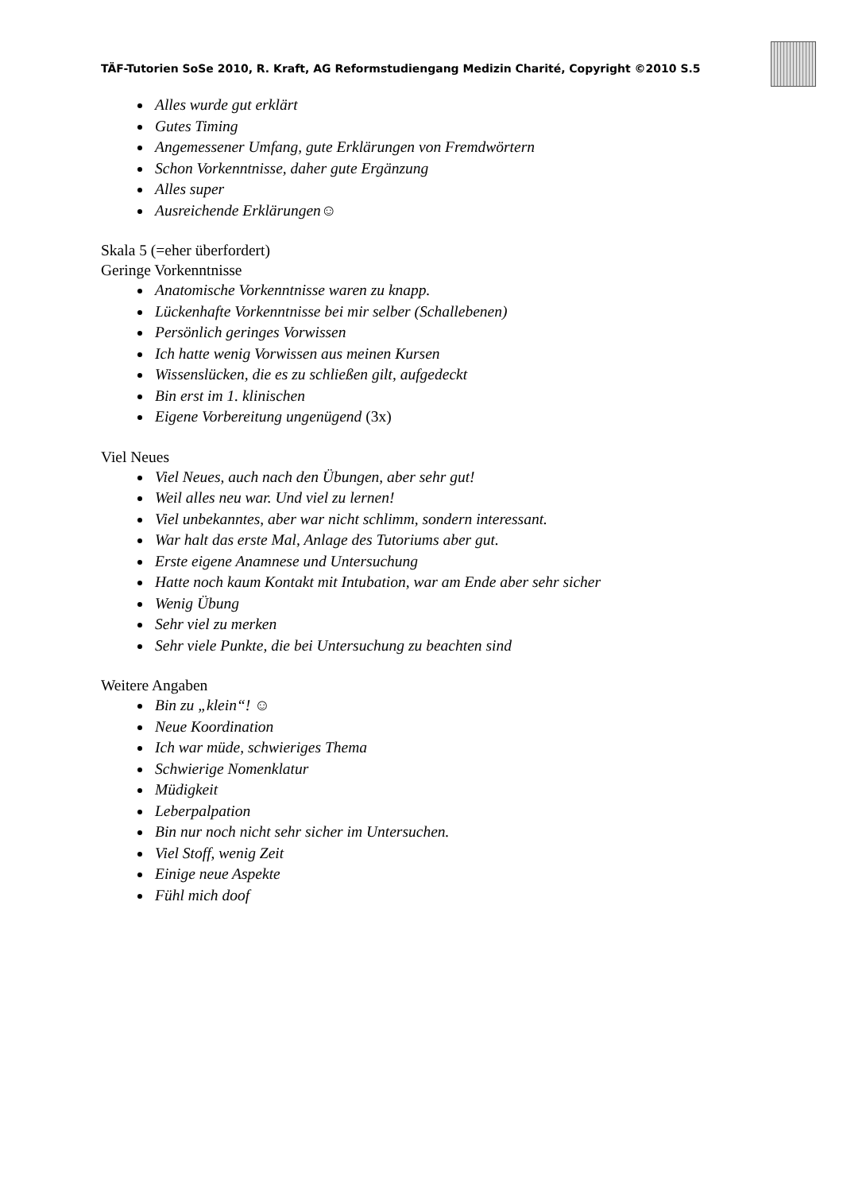TÄF-Tutorien SoSe 2010, R. Kraft, AG Reformstudiengang Medizin Charité, Copyright ©2010 S.5
Alles wurde gut erklärt
Gutes Timing
Angemessener Umfang, gute Erklärungen von Fremdwörtern
Schon Vorkenntnisse, daher gute Ergänzung
Alles super
Ausreichende Erklärungen☺
Skala 5 (=eher überfordert)
Geringe Vorkenntnisse
Anatomische Vorkenntnisse waren zu knapp.
Lückenhafte Vorkenntnisse bei mir selber (Schallebenen)
Persönlich geringes Vorwissen
Ich hatte wenig Vorwissen aus meinen Kursen
Wissenslücken, die es zu schließen gilt, aufgedeckt
Bin erst im 1. klinischen
Eigene Vorbereitung ungenügend (3x)
Viel Neues
Viel Neues, auch nach den Übungen, aber sehr gut!
Weil alles neu war. Und viel zu lernen!
Viel unbekanntes, aber war nicht schlimm, sondern interessant.
War halt das erste Mal, Anlage des Tutoriums aber gut.
Erste eigene Anamnese und Untersuchung
Hatte noch kaum Kontakt mit Intubation, war am Ende aber sehr sicher
Wenig Übung
Sehr viel zu merken
Sehr viele Punkte, die bei Untersuchung zu beachten sind
Weitere Angaben
Bin zu „klein“! ☺
Neue Koordination
Ich war müde, schwieriges Thema
Schwierige Nomenklatur
Müdigkeit
Leberpalpation
Bin nur noch nicht sehr sicher im Untersuchen.
Viel Stoff, wenig Zeit
Einige neue Aspekte
Fühl mich doof